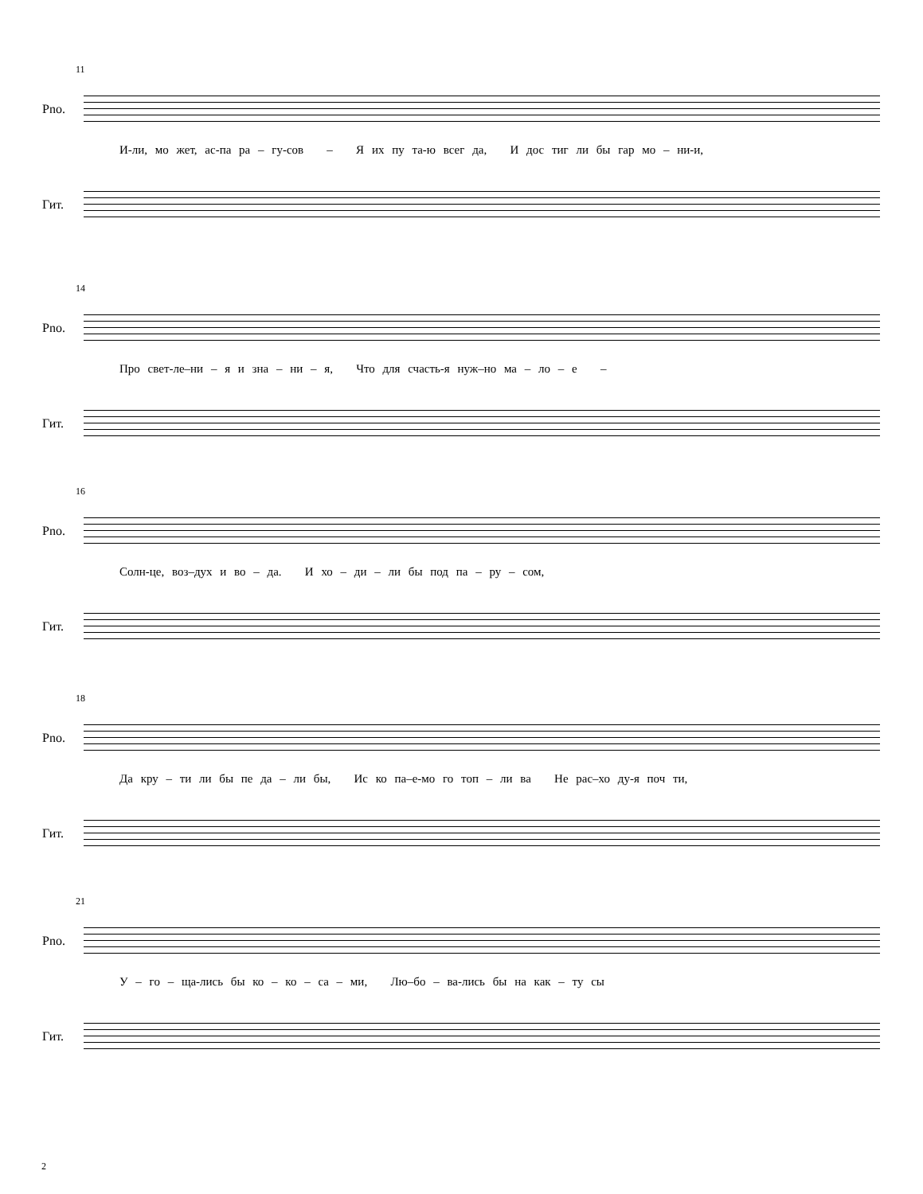11
Pno.
И-ли, мо жет, ас-па ра – гу-сов – Я их пу та-ю всег да, И дос тиг ли бы гар мо – ни-и,
Гит.
14
Pno.
Про свет-ле–ни – я и зна – ни – я, Что для счасть-я нуж–но ма – ло – е –
Гит.
16
Pno.
Солн-це, воз–дух и во – да. И хо – ди – ли бы под па – ру – сом,
Гит.
18
Pno.
Да кру – ти ли бы пе да – ли бы, Ис ко па–е-мо го топ – ли ва Не рас–хо ду-я поч ти,
Гит.
21
Pno.
У – го – ща-лись бы ко – ко – са – ми, Лю–бо – ва-лись бы на как – ту сы
Гит.
2